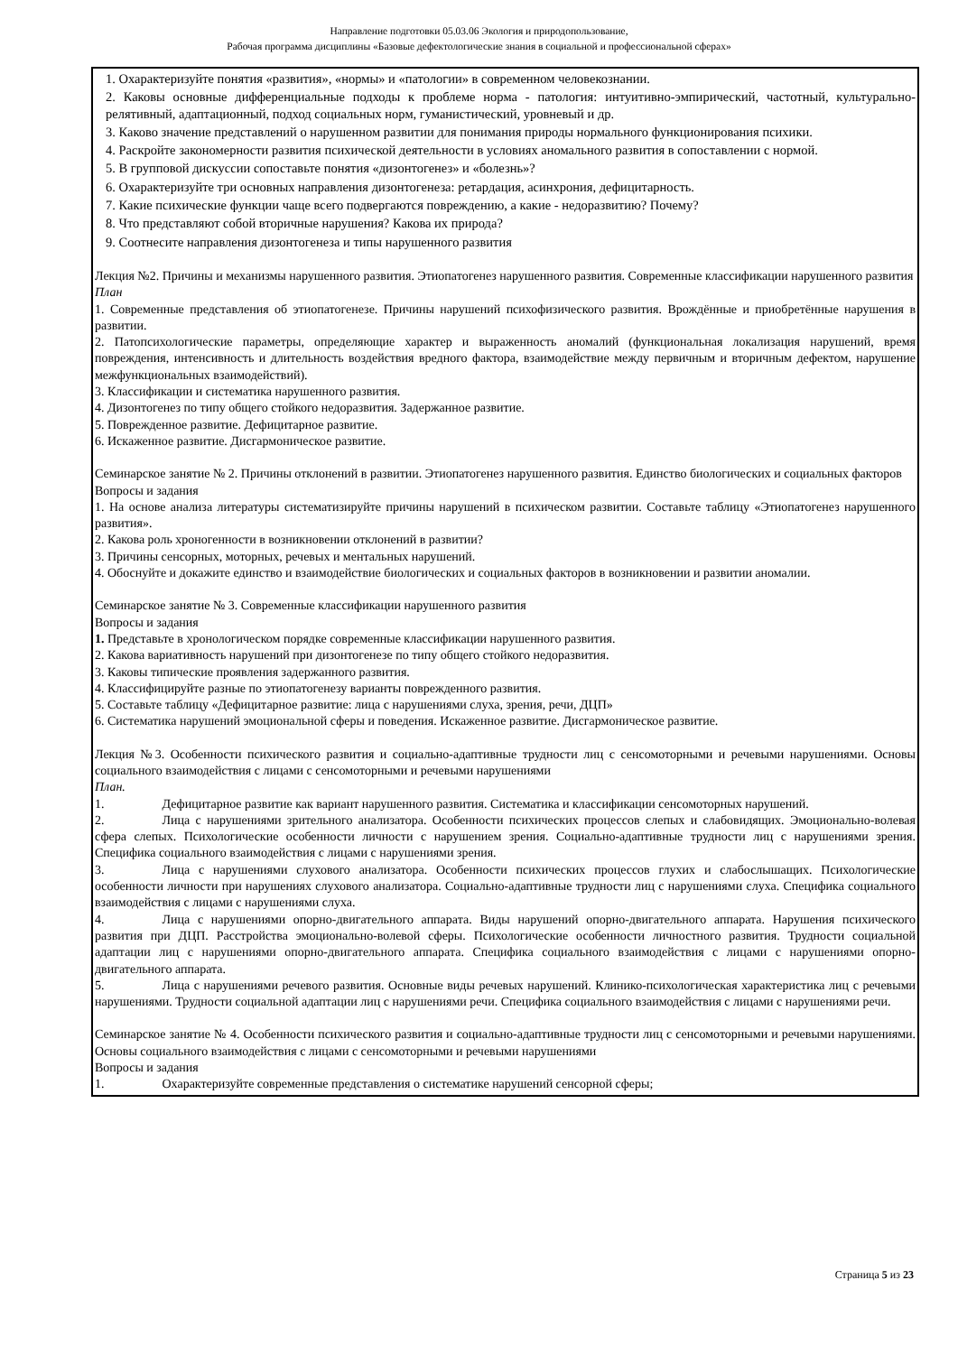Направление подготовки 05.03.06 Экология и природопользование,
Рабочая программа дисциплины «Базовые дефектологические знания в социальной и профессиональной сферах»
| 1. Охарактеризуйте понятия «развития», «нормы» и «патологии» в современном человекознании. 2. Каковы основные дифференциальные подходы к проблеме норма - патология: интуитивно-эмпирический, частотный, культурально-релятивный, адаптационный, подход социальных норм, гуманистический, уровневый и др. 3. Каково значение представлений о нарушенном развитии для понимания природы нормального функционирования психики. 4. Раскройте закономерности развития психической деятельности в условиях аномального развития в сопоставлении с нормой. 5. В групповой дискуссии сопоставьте понятия «дизонтогенез» и «болезнь»? 6. Охарактеризуйте три основных направления дизонтогенеза: ретардация, асинхрония, дефицитарность. 7. Какие психические функции чаще всего подвергаются повреждению, а какие - недоразвитию? Почему? 8. Что представляют собой вторичные нарушения? Какова их природа? 9. Соотнесите направления дизонтогенеза и типы нарушенного развития Лекция №2. Причины и механизмы нарушенного развития. Этиопатогенез нарушенного развития. Современные классификации нарушенного развития План 1. Современные представления об этиопатогенезе. Причины нарушений психофизического развития. Врождённые и приобретённые нарушения в развитии. 2. Патопсихологические параметры, определяющие характер и выраженность аномалий (функциональная локализация нарушений, время повреждения, интенсивность и длительность воздействия вредного фактора, взаимодействие между первичным и вторичным дефектом, нарушение межфункциональных взаимодействий). 3. Классификации и систематика нарушенного развития. 4. Дизонтогенез по типу общего стойкого недоразвития. Задержанное развитие. 5. Поврежденное развитие. Дефицитарное развитие. 6. Искаженное развитие. Дисгармоническое развитие. Семинарское занятие № 2. Причины отклонений в развитии. Этиопатогенез нарушенного развития. Единство биологических и социальных факторов Вопросы и задания 1. На основе анализа литературы систематизируйте причины нарушений в психическом развитии. Составьте таблицу «Этиопатогенез нарушенного развития». 2. Какова роль хроногенности в возникновении отклонений в развитии? 3. Причины сенсорных, моторных, речевых и ментальных нарушений. 4. Обоснуйте и докажите единство и взаимодействие биологических и социальных факторов в возникновении и развитии аномалии. Семинарское занятие № 3. Современные классификации нарушенного развития Вопросы и задания 1. Представьте в хронологическом порядке современные классификации нарушенного развития. 2. Какова вариативность нарушений при дизонтогенезе по типу общего стойкого недоразвития. 3. Каковы типические проявления задержанного развития. 4. Классифицируйте разные по этиопатогенезу варианты поврежденного развития. 5. Составьте таблицу «Дефицитарное развитие: лица с нарушениями слуха, зрения, речи, ДЦП» 6. Систематика нарушений эмоциональной сферы и поведения. Искаженное развитие. Дисгармоническое развитие. Лекция №3. Особенности психического развития и социально-адаптивные трудности лиц с сенсомоторными и речевыми нарушениями. Основы социального взаимодействия с лицами с сенсомоторными и речевыми нарушениями План. 1. Дефицитарное развитие как вариант нарушенного развития. Систематика и классификации сенсомоторных нарушений. 2. Лица с нарушениями зрительного анализатора. Особенности психических процессов слепых и слабовидящих. Эмоционально-волевая сфера слепых. Психологические особенности личности с нарушением зрения. Социально-адаптивные трудности лиц с нарушениями зрения. Специфика социального взаимодействия с лицами с нарушениями зрения. 3. Лица с нарушениями слухового анализатора. Особенности психических процессов глухих и слабослышащих. Психологические особенности личности при нарушениях слухового анализатора. Социально-адаптивные трудности лиц с нарушениями слуха. Специфика социального взаимодействия с лицами с нарушениями слуха. 4. Лица с нарушениями опорно-двигательного аппарата. Виды нарушений опорно-двигательного аппарата. Нарушения психического развития при ДЦП. Расстройства эмоционально-волевой сферы. Психологические особенности личностного развития. Трудности социальной адаптации лиц с нарушениями опорно-двигательного аппарата. Специфика социального взаимодействия с лицами с нарушениями опорно-двигательного аппарата. 5. Лица с нарушениями речевого развития. Основные виды речевых нарушений. Клинико-психологическая характеристика лиц с речевыми нарушениями. Трудности социальной адаптации лиц с нарушениями речи. Специфика социального взаимодействия с лицами с нарушениями речи. Семинарское занятие № 4. Особенности психического развития и социально-адаптивные трудности лиц с сенсомоторными и речевыми нарушениями. Основы социального взаимодействия с лицами с сенсомоторными и речевыми нарушениями Вопросы и задания 1. Охарактеризуйте современные представления о систематике нарушений сенсорной сферы; |
Страница 5 из 23